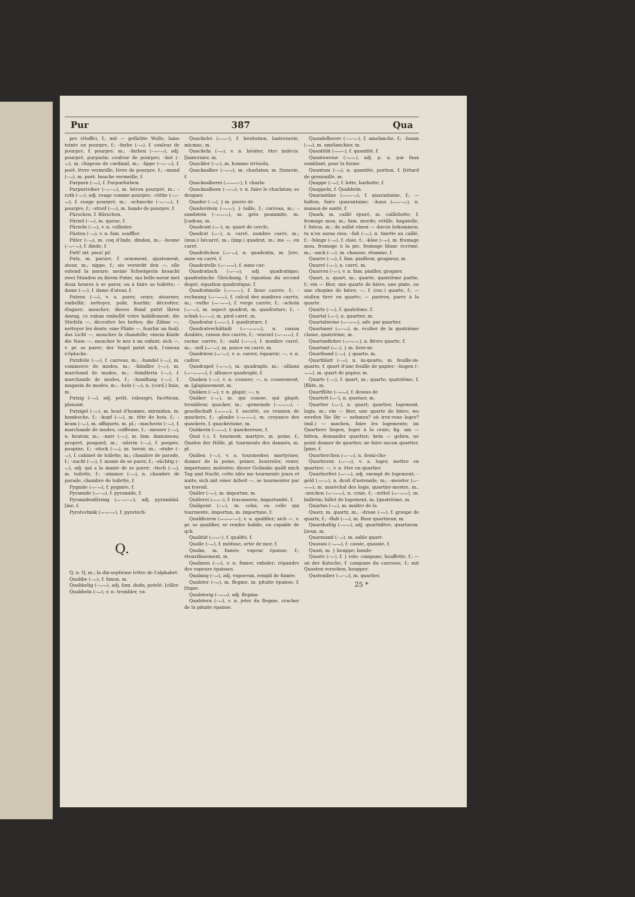Pur 387 Qua
pre (étoffe), f.; mit — gefärbte Wolle, laine teinte en pourpre, f.; –farbe (–⌣), f. couleur de pourpre, f. pourpre, m.; –farben (–⌣–⌣), adj. pourpré, purpurin; couleur de pourpre; –hut (–⌣), m. chapeau de cardinal, m.; –lippe (–⌣–⌣), f. poét. lèvre vermeille, lèvre de pourpre, f.; –mund (–⌣), m. poét. bouche vermeille, f.
Purpurn (–⌣), f. Purpurfarben.
Purpurreiher (–⌣–⌣), m. héron pourpré, m.; –roth (–⌣), adj. rouge comme pourpre; –röthe (–⌣–⌣), f. rouge pourpré, m.: –schnecke (–⌣–⌣), f. pourpre, f.; –streif (–⌣), m. bande de pourpre, f.
Pürschen, f. Bürschen.
Pürzel (–⌣), m. queue, f.
Pürzeln (–⌣), v. n. culbuter.
Püsten (–⌣), v. n. fam. souffler.
Püter (–⌣), m. coq d'Inde, dindon, m.; –henne (–⌣–⌣), f. dinde, f.
Putt! int. piou! pi!
Putz, m. parure, f. ornement, ajustement, atour, m.; nippe, f.; sie versteht den —, elle entend la parure; meine Schwägerin braucht zwei Stunden zu ihrem Putze, ma belle-soeur met deux heures à se parer, ou à faire sa toilette; –dame (–⌣), f. dame d'atour, f.
Putzen (–⌣), v. a. parer, orner, atourner, embellir; nettoyer, polir, fourbir; décrotter; élaguer; moucher; dieses Band putzt Ihren Anzug, ce ruban embellit votre habillement; die Stiefeln —, décrotter les bottes; die Zähne —, nettoyer les dents; eine Flinte —, fourbir un fusil; das Licht —, moucher la chandelle; einem Kinde die Nase —, moucher le nez à un enfant; sich —, v. pr. se parer; der Vogel putzt sich, l'oiseau s'épluche.
Putzfeile (–⌣), f. carreau, m.; –handel (–⌣), m. commerce de modes, m.; –händler (–⌣), m. marchand de modes, m.; –händlerin (–⌣), f. marchande de modes, f.; –handlung (–⌣), f. magasin de modes, m.; –holz (–⌣), n. (cord.) buis, m.
Putzig (–⌣), adj. petit, rabougri, facétieux, plaisant.
Putzigel (–⌣), m. bout d'homme, mirmidon, m. bamboche, f.; –kopf (–⌣), m. tête de bois, f.; –kram (–⌣), m. affiquets, m. pl.; –macherin (–⌣), f. marchande de modes, coiffeuse, f.; –messer (–⌣), n. boutoir, m.; –narr (–⌣), m. fam. damoiseau, propret, poupard, m.; –närrin (–⌣), f. poupée, poupine, f.; –stock (–⌣), m. tavoir, m.; –stube (–⌣), f. cabinet de toilette, m.; chambre de parade, f.; –sucht (–⌣), f. manie de se parer, f.; –süchtig (–⌣), adj. qui a la manie de se parer; –tisch (–⌣), m. toilette, f.; –zimmer (–⌣), n. chambre de parade, chambre de toilette, f.
Pygmäe (⌣–⌣), f. pygmée, f.
Pyramide (⌣–⌣), f. pyramide, f.
Pyramidenförmig (⌣–⌣–⌣), adj. pyramidal. [nie, f.
Pyrotechnik (⌣⌣–⌣), f. pyrotech-
Q.
Q, n. Q, m.; la dix-septième lettre de l'alphabet.
Quabbe (–⌣), f. fanon, m.
Quabbelig (–⌣⌣), adj. fam. dodu, potelé. [ciller.
Quabbeln (–⌣), v. n. trembler, va-
Quackelei (⌣⌣–), f. hésitation, lanternerie, micmac, m.
Quackeln (–⌣), v. n. hésiter, être indécis. [lanternier, m.
Quackler (–⌣), m. homme irrésolu,
Quacksalber (–⌣⌣), m. charlatan, m. [tanerie, f.
Quacksalberei (⌣⌣⌣–), f. charla-
Quacksalbern (–⌣⌣), v. n. faire le charlatan; se droguer.
Quader (–⌣), } m. pierre de
Quaderstein (–⌣⌣), } taille, f.; carreau, m.; –sandstein (–⌣⌣⌣), m. grès psammite, m. [cadran, m.
Quadrant (⌣–), m. quart de cercle,
Quadrat (⌣–), n. carré, nombre carré, m.; (mus.) bécarré, m.; (imp.) quadrat, m.; ins —, en carré.
Quadrätchen (⌣–⌣), n. quadratin, m. [rée, aune en carré, f.
Quadratelle (⌣–⌣⌣), f. aune car-
Quadratisch (⌣–⌣), adj. quadratique; quadratische Gleichung, f. équation du second degré, équation quadratique, f.
Quadratmeile (⌣–⌣⌣), f. lieue carrée, f.; –rechnung (⌣–⌣⌣), f. calcul des nombres carrés, m.; –ruthe (⌣–⌣⌣), f. verge carrée, f.; –schein (⌣–⌣), m. aspect quadrat, m. quadrature, f.; –schuh (⌣–⌣), m. pied carré, m.
Quadratur (⌣⌣–), f. quadrature, f.
Quadratverhältniß (⌣–⌣⌣⌣), n. raison doublée, raison des carrés, f.; –wurzel (⌣–⌣⌣), f. racine carrée, f.; –zahl (⌣–⌣), f. nombre carré, m.; –zoll (⌣–⌣), m. pouce en carré, m.
Quadriren (⌣–⌣), v. a. carrer, équarrir; —, v. n. cadrer.
Quadrupel (⌣–⌣), m. quadruple, m.; –allianz (⌣–⌣⌣⌣), f. alliance quadruple, f.
Quaken (–⌣), v. n. coasser; —, n. coassement, m. [glapissement, m.
Quäken (–⌣), v. n. glapir; —, n.
Quäker (–⌣), m. qui coasse, qui glapit; trembleur, quacker, m.; –gemeinde (–⌣⌣⌣), –gesellschaft (⌣⌣⌣), f. société, ou reunion de quackers, f.; –glaube (–⌣⌣⌣), m. croyance des quackers, f. quackérisme, m.
Quäkerin (–⌣⌣), f. quackeresse, f.
Qual (–), f. tourment, martyre, m. peine, f.; Qualen der Hölle, pl. tourments des damnés, m. pl.
Quälen (–⌣), v. a. tourmenter, martyriser, donner de la peine, peiner, bourreler, vexer, importuner, molester; dieser Gedanke quält mich Tag und Nacht, cette idée me tourmente jours et nuits; sich mit einer Arbeit —, se tourmenter par un travail.
Quäler (–⌣), m. importun, m.
Quälerei (⌣⌣–), f. tracasserie, importunité, f.
Quälgeist (–⌣), m. celui, ou celle qui tourmente, importun, m. importune, f.
Qualificiren (⌣⌣⌣–⌣), v. a. qualifier; sich —, v. pr. se qualifier, se rendre habile, ou capable de qch.
Qualität (⌣⌣–), f. qualité, f.
Qualle (–⌣), f. méduse, ortie de mer, f.
Qualm, m. fumée, vapeur épaisse, f.; étourdissement, m.
Qualmen (–⌣), v. n. fumer, exhaler; répandre des vapeurs épaisses.
Qualmig (–⌣), adj. vaporeux, rempli de fumée.
Qualster (–⌣), m. flegme, m. pituite épaisse, f. [tique.
Qualsterig (–⌣⌣), adj. flegma-
Qualstern (–⌣), v. n. jeter du flegme, cracher de la pituite épaisse.
Quandelbeere (–⌣–⌣), f. amelanche, f.; –baum (–⌣), m. amélanchier, m.
Quantität (⌣⌣–), f. quantité, f.
Quantsweise (–⌣⌣), adj. p. u. par faux semblant, pour la forme.
Quantum (–⌣), n. quantité, portion, f. [têtard de grenouille, m.
Quappe (–⌣), f. lotte, barbotte, f.
Quappeln, f. Quabbeln.
Quarantäne (⌣⌣–⌣), f. quarantaine, f.; — halten, faire quarantaine; –haus (⌣⌣–⌣), n. maison de santé, f.
Quark, m. caillé épuré, m. caillebotte, f. fromage mou, m.; fam. merde; vétille, bagatelle, f. fatras, m.; du sollst einen — davon bekommen, tu n'en auras rien; –faß (–⌣), n. tinette au caillé, f.; –hänge (–⌣), f. claie, f.; –käse (–⌣), m. fromage mou, fromage à la pie, fromage blanc écrémé, m.; –sack (–⌣), m. chausse, étamine, f.
Quarre (–⌣), f. fam. piailleur, grogneur, m.
Quarré (⌣–), n. carré, m.
Quarren (–⌣), v. n. fam. piailler, grogner.
Quart, n. quart, m.; quarte, quatrième partie, f.; ein — Bier, une quarte de bière, une pinte, ou une chopine de bière; —, f. (esc.) quarte, f.; — stoßen tirer en quarte; — pariren, parer à la quarte.
Quarta (–⌣), f. quatrième, f.
Quartal (⌣–), n. quartier, m.
Quartalweise (⌣–⌣⌣), adv. par quartier.
Quartaner (⌣–⌣), m. écolier de la quatrième classe, quatrième, m.
Quartanfieber (⌣–⌣⌣), n. fièvre quarte, f.
Quartant (⌣–), } m. livre-in-
Quartband (–⌣), } quarto, m.
Quartblatt (–⌣), n. in-quarto, m. feuille-in-quarto, f. quart d'une feuille de papier; –bogen (–⌣⌣), m. quart de papier, m.
Quarte (–⌣), f. quart, m.; quarte; quatrième, f. [flûte, m.
Quartflöte (–⌣⌣), f. dessus de
Quartett (⌣–), n. quatuor, m.
Quartier (⌣–), n. quart; quartier, logement, logis, m.; ein — Bier, une quarte de bière; wo werden Sie Ihr — nehmen? où irez-vous loger? (mil.) — machen, faire les logements; im Quartiere liegen, loger à la craie; fig. um — bitten, demander quartier; kein — geben, ne point donner de quartier, ne faire aucun quartier. [pine, f.
Quartierchen (⌣–⌣), n. demi-cho-
Quartieren (⌣–⌣), v. a. loger, mettre en quartier; —, v. n. être en quartier.
Quartierfrei (⌣–⌣), adj. exempt de logement; –geld (⌣–⌣), n. droit d'ustensile, m.; –meister (⌣–⌣⌣), m. maréchal des logis, quartier-mestre, m., –zeichen (⌣–⌣⌣), n. craie, f.; –zettel (⌣–⌣⌣), m. bulletin; billet de logement, m. [quatrième, m.
Quartus (–⌣), m. maître de la
Quarz, m. quartz, m.; –druse (–⌣), f. groupe de quartz, f.; –fluß (–⌣), m. fluor quartzeux, m.
Quarzhaltig (–⌣⌣), adj. quartzifère, quartzeux. [zeux, m.
Quarzsand (–⌣), m. sable quart-
Quassia (–⌣⌣), f. cassie, quassie, f.
Quast, m. } houppe; bande-
Quaste (–⌣), f. } role; campane, bouffette, f.; — an der Kutsche, f. campane du carrosse, f.; mit Quasten versehen, houpper.
Quatember (⌣–⌣), m. quartier,
25 *